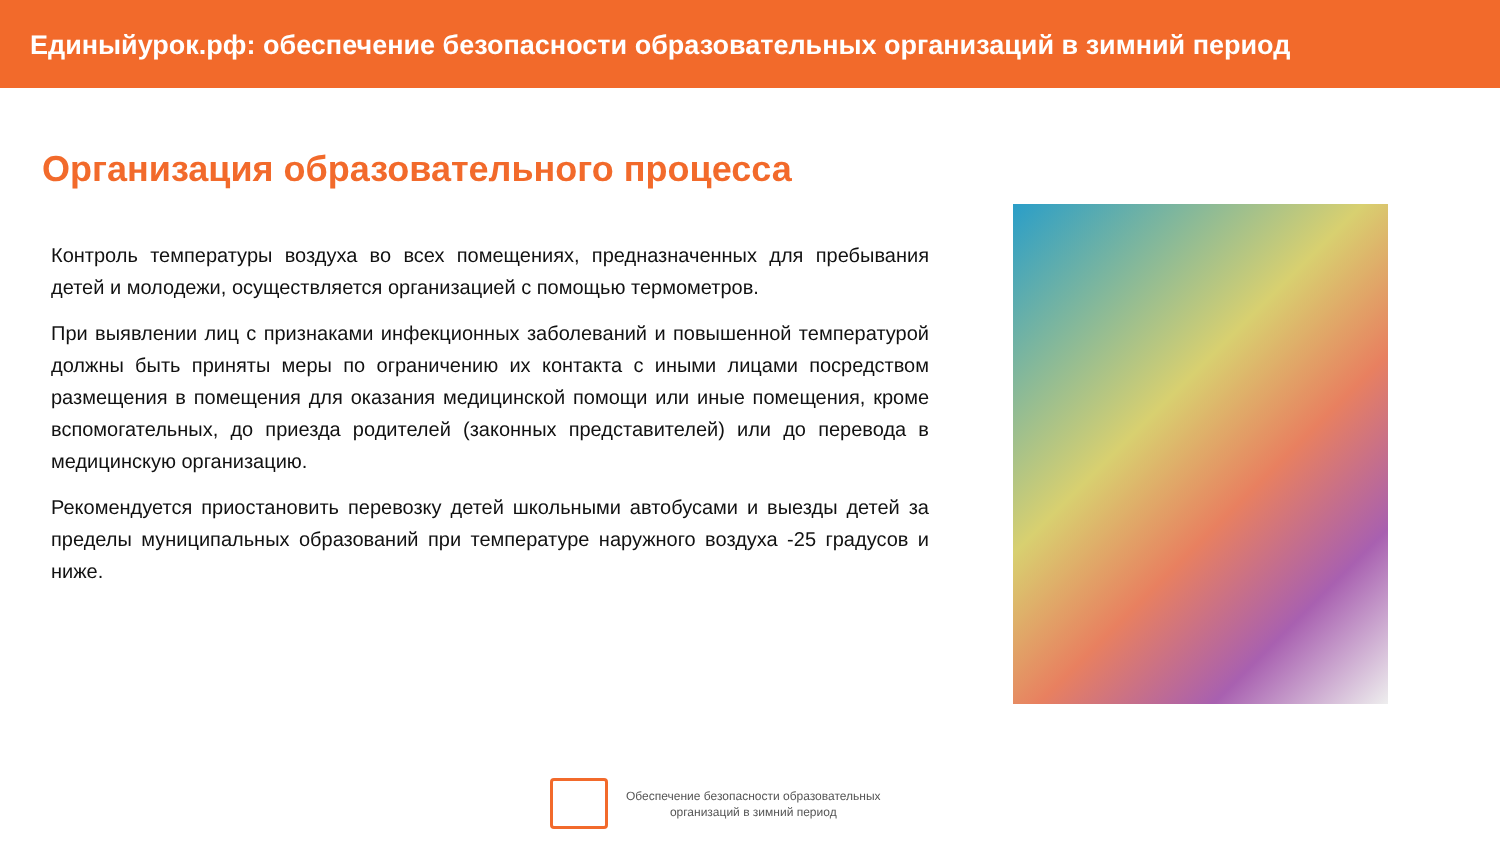Единыйурок.рф: обеспечение безопасности образовательных организаций в зимний период
Организация образовательного процесса
Контроль температуры воздуха во всех помещениях, предназначенных для пребывания детей и молодежи, осуществляется организацией с помощью термометров.
При выявлении лиц с признаками инфекционных заболеваний и повышенной температурой должны быть приняты меры по ограничению их контакта с иными лицами посредством размещения в помещения для оказания медицинской помощи или иные помещения, кроме вспомогательных, до приезда родителей (законных представителей) или до перевода в медицинскую организацию.
Рекомендуется приостановить перевозку детей школьными автобусами и выезды детей за пределы муниципальных образований при температуре наружного воздуха -25 градусов и ниже.
Обеспечение безопасности образовательных
организаций в зимний период